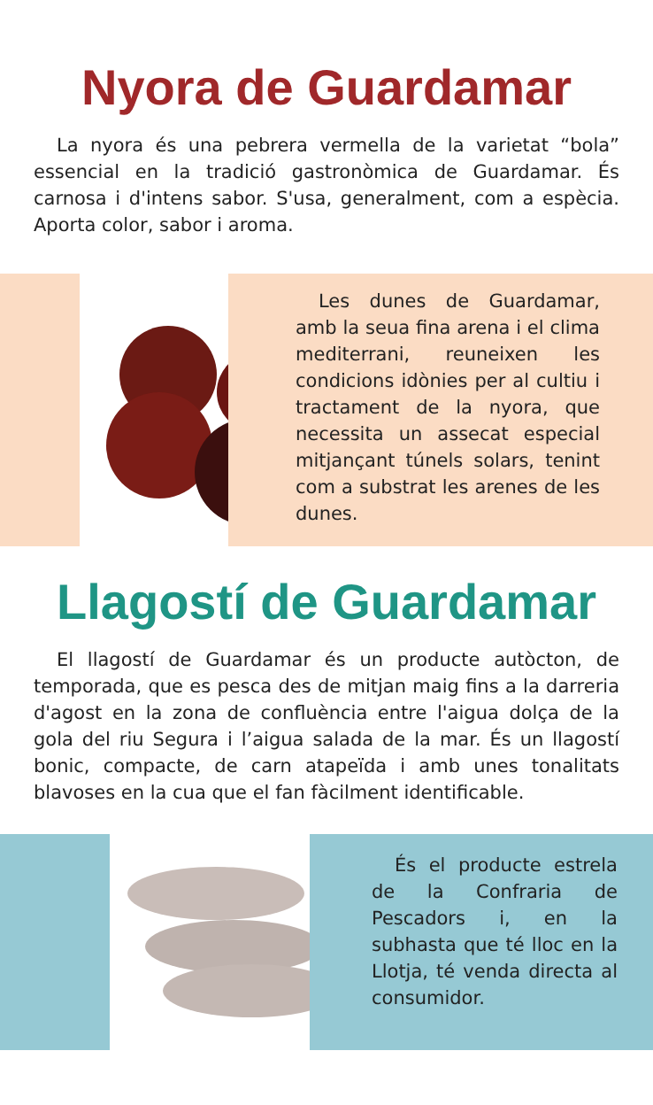Nyora de Guardamar
La nyora és una pebrera vermella de la varietat “bola” essencial en la tradició gastronòmica de Guardamar. És carnosa i d'intens sabor. S'usa, generalment, com a espècia. Aporta color, sabor i aroma.
Les dunes de Guardamar, amb la seua fina arena i el clima mediterrani, reuneixen les condicions idònies per al cultiu i tractament de la nyora, que necessita un assecat especial mitjançant túnels solars, tenint com a substrat les arenes de les dunes.
Llagostí de Guardamar
El llagostí de Guardamar és un producte autòcton, de temporada, que es pesca des de mitjan maig fins a la darreria d'agost en la zona de confluència entre l'aigua dolça de la gola del riu Segura i l’aigua salada de la mar. És un llagostí bonic, compacte, de carn atapeïda i amb unes tonalitats blavoses en la cua que el fan fàcilment identificable.
És el producte estrela de la Confraria de Pescadors i, en la subhasta que té lloc en la Llotja, té venda directa al consumidor.